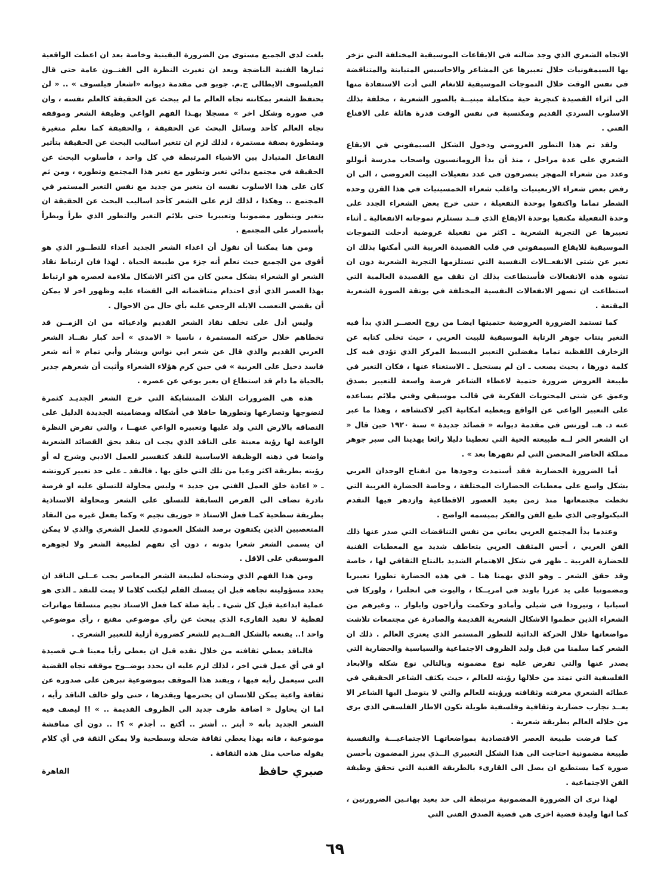الاتجاه الشعري الذي وجد ضالته في الايقاعات الموسيقية المختلفة التي تزخر بها السيمفونيات خلال تعبيرها عن المشاعر والاحاسيس المتباينة والمتناقضة في نفس الوقت خلال التموجات الموسيقية للانغام التي أدت الاستفادة منها الى اثراء القصيدة كتجربة حية متكاملة مبنيــة بالصور الشعرية ، مخلفة بذلك الاسلوب السردي القديم ومكتسبة في نفس الوقت قدرة هائلة على الاقناع الفني .
ولقد تم هذا التطور العروضي ودخول الشكل السيمفوني في الايقاع الشعري على عدة مراحل ، منذ أن بدأ الرومانسيون واصحاب مدرسة أبوللو وعدد من شعراء المهجر يتصرفون في عدد تفعيلات البيت العروضي ، الى ان رفض بعض شعراء الاربعينيات واغلب شعراء الخمسينيات في هذا القرن وحده الشطر تماما واكتفوا بوحدة التفعيلة ، حتى خرج بعض الشعراء الجدد على وحدة التفعيلة مكتفيا بوحدة الايقاع الذي قــد تستلزم تموجاته الانفعالية ـ أثناء تعبيرها عن التجربة الشعرية ـ اكثر من تفعيلة عروضية أدخلت التموجات الموسيقية للايقاع السيمفوني في قلب القصيدة العربية التي أمكنها بذلك ان تعبر عن شتى الانفعــالات النفسية التي تستلزمها التجربة الشعرية دون ان تشوه هذه الانفعالات فأستطاعت بذلك ان تقف مع القصيدة العالمية التي استطاعت ان تصهر الانفعالات النفسية المختلفة في بوتقة الصورة الشعرية المقنعة .
كما تستمد الضرورة العروضية حتميتها ايضـا من روح العصــر الذي بدأ فيه التغير ينتاب جوهر الرتابة الموسيقية للبيت العربي ، حيث تخلى كتابه عن الزخارف اللفظية تماما مفضلين التعبير البسيط المركز الذي تؤدى فيه كل كلمة دورها ، بحيث يصعب ـ ان لم يستحيل ـ الاستغناء عنها ، فكان التغير في طبيعة العروض ضرورة حتمية لاعطاء الشاعر فرصة واسعة للتعبير بصدق وعمق عن شتى المحتويات الفكرية في قالب موسيقي وفني ملائم يساعده على التعبير الواعي عن الواقع ويعطيه امكانية اكبر لاكتشافه ، وهذا ما عبر عنه د. هـ. لورنس في مقدمة ديوانه « قصائد جديدة » سنة ١٩٢٠ حين قال « ان الشعر الحر لــه طبيعته الحية التي تعطينا دليلا رائعا يهدينا الى سبر جوهر مملكة الحاضر المحصن التي لم نقهرها بعد » .
أما الضرورة الحضارية فقد أستمدت وجودها من انفتاح الوجدان العربي بشكل واسع على معطيات الحضارات المختلفة ، وخاصة الحضارة الغربية التي تخطت مجتمعاتها منذ زمن بعيد العصور الاقطاعية وازدهر فيها التقدم التيكنولوجي الذي طبع الفن والفكر بميسمه الواضح .
وعندما بدأ المجتمع العربي يعاني من نفس التناقضات التي صدر عنها ذلك الفن الغربي ، أحس المثقف العربي بتعاطف شديد مع المعطيات الفنية للحضارة الغربية ـ ظهر في شكل الاهتمام الشديد بالنتاج الثقافي لها ، خاصة وقد حقق الشعر ـ وهو الذي يهمنا هنا ـ في هذه الحضارة تطورا تعبيريا ومضمونيا على يد عزرا باوند في امريــكا ، واليوت في انجلترا ، ولوركا في اسبانيا ، ونيرودا في شيلي وأمادو وحكمت وأراجون وايلوار .. وغيرهم من الشعراء الذين حطموا الاشكال الشعرية القديمة والصادرة عن مجتمعات تلاشت مواضعاتها خلال الحركة الدائبة للتطور المستمر الذي يعتري العالم . ذلك ان الشعر كما سلمنا من قبل وليد الظروف الاجتماعية والسياسية والحضارية التي يصدر عنها والتي تفرض عليه نوع مضمونه وبالتالي نوع شكله والابعاد الفلسفية التي تمتد من خلالها رؤيته للعالم ، حيث يكثف الشاعر الحقيقي في عطائه الشعري معرفته وثقافته ورؤيته للعالم والتي لا يتوصل اليها الشاعر الا بعــد تجارب حضارية وثقافية وفلسفية طويلة تكون الاطار الفلسفي الذي يرى من خلاله العالم بطريقة شعرية .
كما فرضت طبيعة العصر الاقتصادية بمواضعاتهـا الاجتماعيـــة والنفسية طبيعة مضمونية احتاجت الى هذا الشكل التعبيري الــذي يبرز المضمون بأحسن صورة كما يستطيع ان يصل الى القارىء بالطريقة الفنية التي تحقق وظيفة الفن الاجتماعية .
لهذا نرى ان الضرورة المضمونية مرتبطة الى حد بعيد بهاتـين الضرورتين ، كما انها وليدة قضية اخرى هي قضية الصدق الفني التي
بلغت لدى الجميع مستوى من الضرورة اليقينية وخاصة بعد ان اعطت الواقعية ثمارها الفنية الناضجة وبعد ان تغيرت النظرة الى الفنــون عامة حتى قال الفيلسوف الايطالي ج.م. جوبو في مقدمة ديوانه «اشعار فيلسوف » .. « لن يحتفظ الشعر بمكانته تجاه العالم ما لم يبحث عن الحقيقة كالعلم نفسه ، وان في صوره وشكل اخر » مسجلا بهـذا الفهم الواعي وظيفة الشعر وموقفه تجاه العالم كأحد وسائل البحث عن الحقيقة ، والحقيقة كما نعلم متغيرة ومتطورة بصفة مستمرة ، لذلك لزم ان تتغير اساليب البحث عن الحقيقة بتأثير التفاعل المتبادل بين الاشياء المرتبطة في كل واحد ، فأسلوب البحث عن الحقيقة في مجتمع بدائي تغير وتطور مع تغير هذا المجتمع وتطوره ، ومن ثم كان على هذا الاسلوب نفسه ان يتغير من جديد مع نفس التغير المستمر في المجتمع .. وهكذا ، لذلك لزم على الشعر كأحد اساليب البحث عن الحقيقة ان يتغير ويتطور مضمونيا وتعبيريا حتى يلائم التغير والتطور الذي طرأ ويطرأ بأستمرار على المجتمع .
ومن هنا يمكننا أن نقول أن اعداء الشعر الجديد أعداء للتطــور الذي هو أقوى من الجميع حيث نعلم أنه جزء من طبيعة الحياة . لهذا فان ارتباط نقاد الشعر او الشعراء بشكل معين كان من اكثر الاشكال ملاءمة لعصره هو ارتباط بهذا العصر الذي أدى احتدام متناقضاته الى القضاء عليه وظهور اخر لا يمكن أن يقضي التعصب الابله الرجعي عليه بأي حال من الاحوال .
وليس أدل على تخلف نقاد الشعر القديم وادعيائه من ان الزمــن قد تخطاهم خلال حركته المستمرة ، ناسيا « الامدى » أحد كبار نقــاد الشعر العربي القديم والذي قال عن شعر ابي نواس وبشار وأبي تمام « أنه شعر فاسد دخيل على العربية » في حين كرم هؤلاء الشعراء وأثبت أن شعرهم جدير بالحياة ما دام قد استطاع ان يعبر بوعي عن عصره .
هذه هي الضرورات الثلاث المتشابكة التي خرج الشعر الجديـد كثمرة لنضوجها وتصارعها وتطورها حافلا في أشكاله ومضامينه الجديدة الدليل على التصاقه بالارض التي ولد عليها وتعبيره الواعي عنهــا ، والتي تفرض النظرة الواعية لها رؤية معينة على الناقد الذي يجب ان ينقد بحق القصائد الشعرية واضعا في ذهنه الوظيفة الاساسية للنقد كتفسير للعمل الادبي وشرح له أو رؤيته بطريقة اكثر وعيا من تلك التي خلق بها . فالنقد ـ على حد تعبير كروتشه ـ « اعادة خلق العمل الفني من جديد » وليس محاولة للتسلق عليه او فرصة نادرة تضاف الى الفرص السابقة للتسلق على الشعر ومحاولة الاستاذية بطريقة سطحية كمـا فعل الاستاذ « جوزيف نجيم » وكما يفعل غيره من النقاد المتعصبين الذين يكتفون برصد الشكل العمودي للعمل الشعري والذي لا يمكن ان يسمى الشعر شعرا بدونه ، دون أي تفهم لطبيعة الشعر ولا لجوهره الموسيقي على الاقل .
ومن هذا الفهم الذي وضحناه لطبيعة الشعر المعاصر يجب عــلى الناقد ان يحدد مسؤوليته تجاهه قبل ان يمسك القلم ليكتب كلاما لا يمت للنقد ـ الذي هو عملية ابداعية قبل كل شيء ـ بأية صلة كما فعل الاستاذ نجيم متسلقا مهاترات لفظية لا تفيد القارىء الذي يبحث عن رأي موضوعي مقنع ، رأي موضوعي واحد !.. يقنعه بالشكل القــديم للشعر كضرورة أزلية للتعبير الشعري .
فالناقد يعطي ثقافته من خلال نقده قبل ان يعطي رأيا معينا فـي قصيدة او في أي عمل فني اخر ، لذلك لزم عليه ان يحدد بوضــوح موقفه تجاه القضية التي سيعمل رأيه فيها ، ويفند هذا الموقف بموضوعية تبرهن على صدوره عن ثقافة واعية يمكن للانسان ان يحترمها ويقدرها ، حتى ولو خالف الناقد رأيه ، اما ان يحاول « اضافة ظرف جديد الى الظروف القديمة .. » !! ليصف فيه الشعر الجديد بأنه « أبتر .. أشتر .. أكتع .. أجذم » ؟! .. دون أي مناقشة موضوعية ، فانه بهذا يعطي ثقافة ضحلة وسطحية ولا يمكن الثقة في أي كلام يقوله صاحب مثل هذه الثقافة .
صبري حافظ القاهرة
٦٩